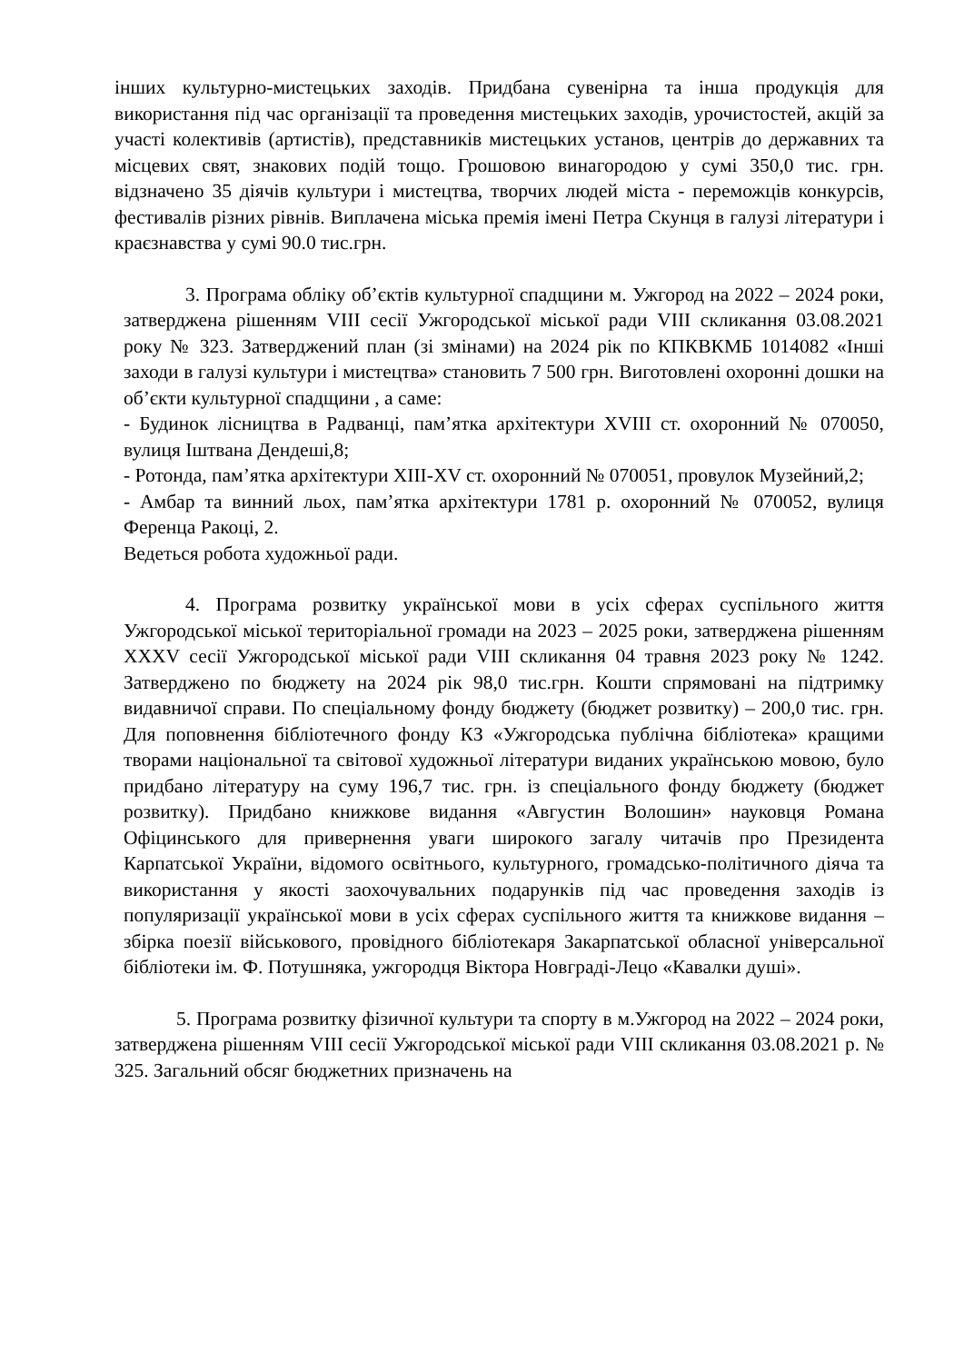інших культурно-мистецьких заходів. Придбана сувенірна та інша продукція для використання під час організації та проведення мистецьких заходів, урочистостей, акцій за участі колективів (артистів), представників мистецьких установ, центрів до державних та місцевих свят, знакових подій тощо. Грошовою винагородою у сумі 350,0 тис. грн. відзначено 35 діячів культури і мистецтва, творчих людей міста - переможців конкурсів, фестивалів різних рівнів. Виплачена міська премія імені Петра Скунця в галузі літератури і краєзнавства у сумі 90.0 тис.грн.
3. Програма обліку об’єктів культурної спадщини м. Ужгород на 2022 – 2024 роки, затверджена рішенням VIII сесії Ужгородської міської ради VIII скликання 03.08.2021 року № 323. Затверджений план (зі змінами) на 2024 рік по КПКВКМБ 1014082 «Інші заходи в галузі культури і мистецтва» становить 7 500 грн. Виготовлені охоронні дошки на об’єкти культурної спадщини , а саме:
- Будинок лісництва в Радванці, пам’ятка архітектури XVIII ст. охоронний № 070050, вулиця Іштвана Дендеші,8;
- Ротонда, пам’ятка архітектури XIII-XV ст. охоронний № 070051, провулок Музейний,2;
- Амбар та винний льох, пам’ятка архітектури 1781 р. охоронний № 070052, вулиця Ференца Ракоці, 2.
Ведеться робота художньої ради.
4. Програма розвитку української мови в усіх сферах суспільного життя Ужгородської міської територіальної громади на 2023 – 2025 роки, затверджена рішенням XXXV сесії Ужгородської міської ради VIII скликання 04 травня 2023 року № 1242. Затверджено по бюджету на 2024 рік 98,0 тис.грн. Кошти спрямовані на підтримку видавничої справи. По спеціальному фонду бюджету (бюджет розвитку) – 200,0 тис. грн. Для поповнення бібліотечного фонду КЗ «Ужгородська публічна бібліотека» кращими творами національної та світової художньої літератури виданих українською мовою, було придбано літературу на суму 196,7 тис. грн. із спеціального фонду бюджету (бюджет розвитку). Придбано книжкове видання «Августин Волошин» науковця Романа Офіцинського для привернення уваги широкого загалу читачів про Президента Карпатської України, відомого освітнього, культурного, громадсько-політичного діяча та використання у якості заохочувальних подарунків під час проведення заходів із популяризації української мови в усіх сферах суспільного життя та книжкове видання – збірка поезії військового, провідного бібліотекаря Закарпатської обласної універсальної бібліотеки ім. Ф. Потушняка, ужгородця Віктора Новграді-Лецо «Кавалки душі».
5. Програма розвитку фізичної культури та спорту в м.Ужгород на 2022 – 2024 роки, затверджена рішенням VIII сесії Ужгородської міської ради VIII скликання 03.08.2021 р. № 325. Загальний обсяг бюджетних призначень на